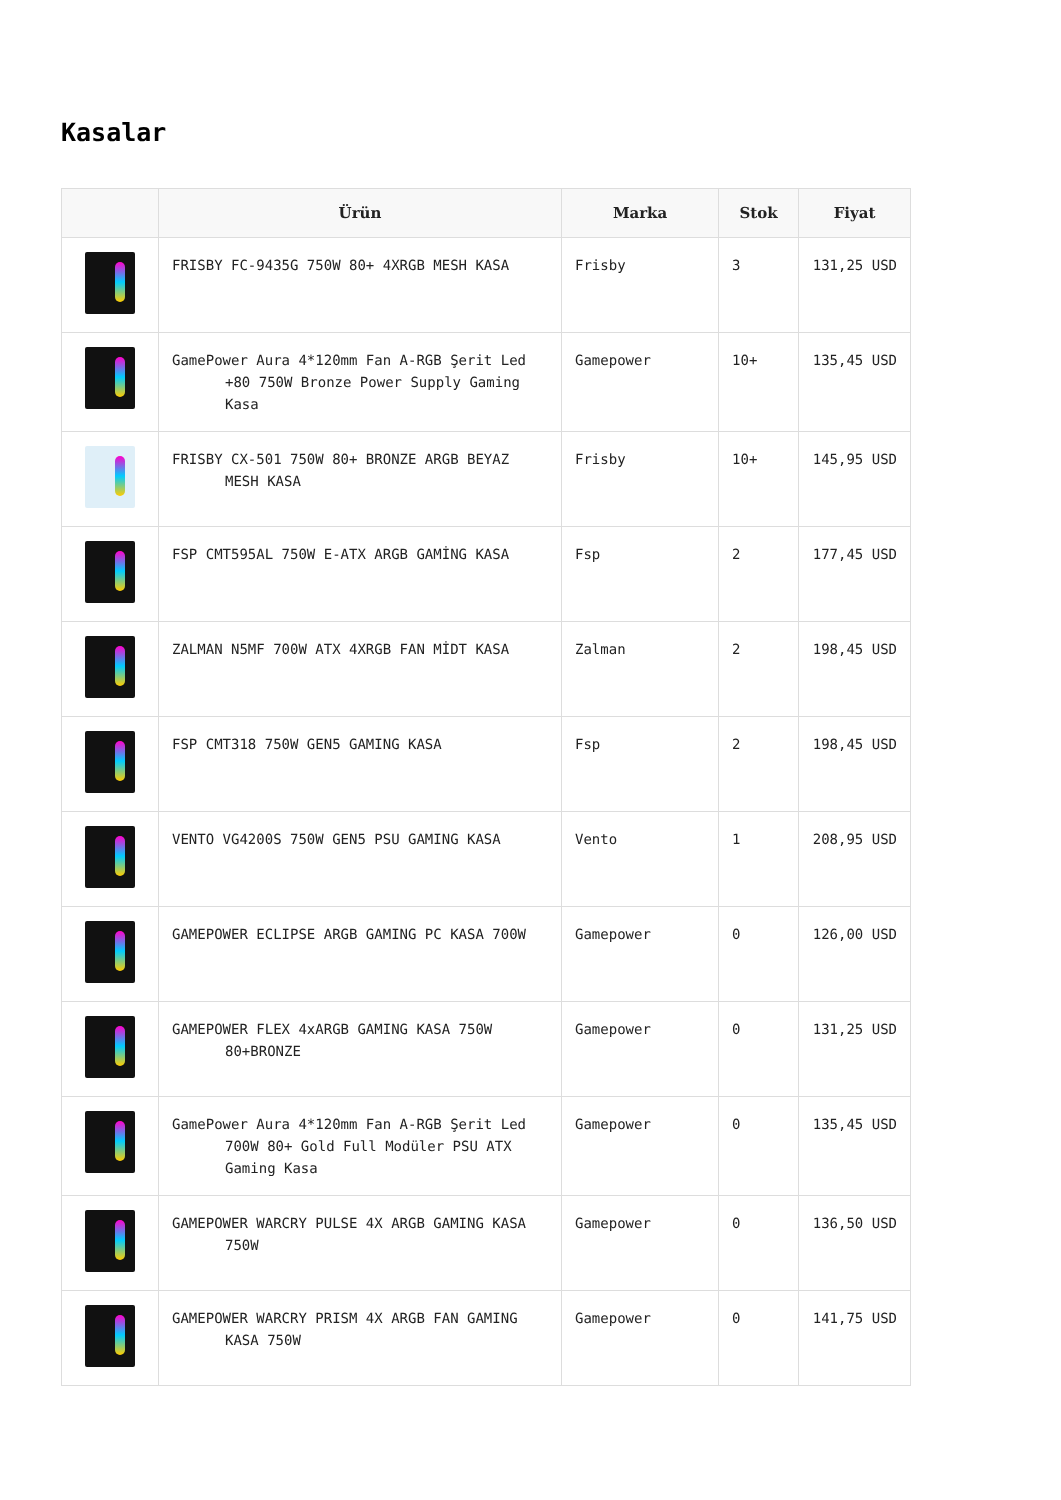Kasalar
| | Ürün | Marka | Stok | Fiyat |
| --- | --- | --- | --- | --- |
| | FRISBY FC-9435G 750W 80+ 4XRGB MESH KASA | Frisby | 3 | 131,25 USD |
| | GamePower Aura 4*120mm Fan A-RGB Şerit Led +80 750W Bronze Power Supply Gaming Kasa | Gamepower | 10+ | 135,45 USD |
| | FRISBY CX-501 750W 80+ BRONZE ARGB BEYAZ MESH KASA | Frisby | 10+ | 145,95 USD |
| | FSP CMT595AL 750W E-ATX ARGB GAMİNG KASA | Fsp | 2 | 177,45 USD |
| | ZALMAN N5MF 700W ATX 4XRGB FAN MİDT KASA | Zalman | 2 | 198,45 USD |
| | FSP CMT318 750W GEN5 GAMING KASA | Fsp | 2 | 198,45 USD |
| | VENTO VG4200S 750W GEN5 PSU GAMING KASA | Vento | 1 | 208,95 USD |
| | GAMEPOWER ECLIPSE ARGB GAMING PC KASA 700W | Gamepower | 0 | 126,00 USD |
| | GAMEPOWER FLEX 4xARGB GAMING KASA 750W 80+BRONZE | Gamepower | 0 | 131,25 USD |
| | GamePower Aura 4*120mm Fan A-RGB Şerit Led 700W 80+ Gold Full Modüler PSU ATX Gaming Kasa | Gamepower | 0 | 135,45 USD |
| | GAMEPOWER WARCRY PULSE 4X ARGB GAMING KASA 750W | Gamepower | 0 | 136,50 USD |
| | GAMEPOWER WARCRY PRISM 4X ARGB FAN GAMING KASA 750W | Gamepower | 0 | 141,75 USD |